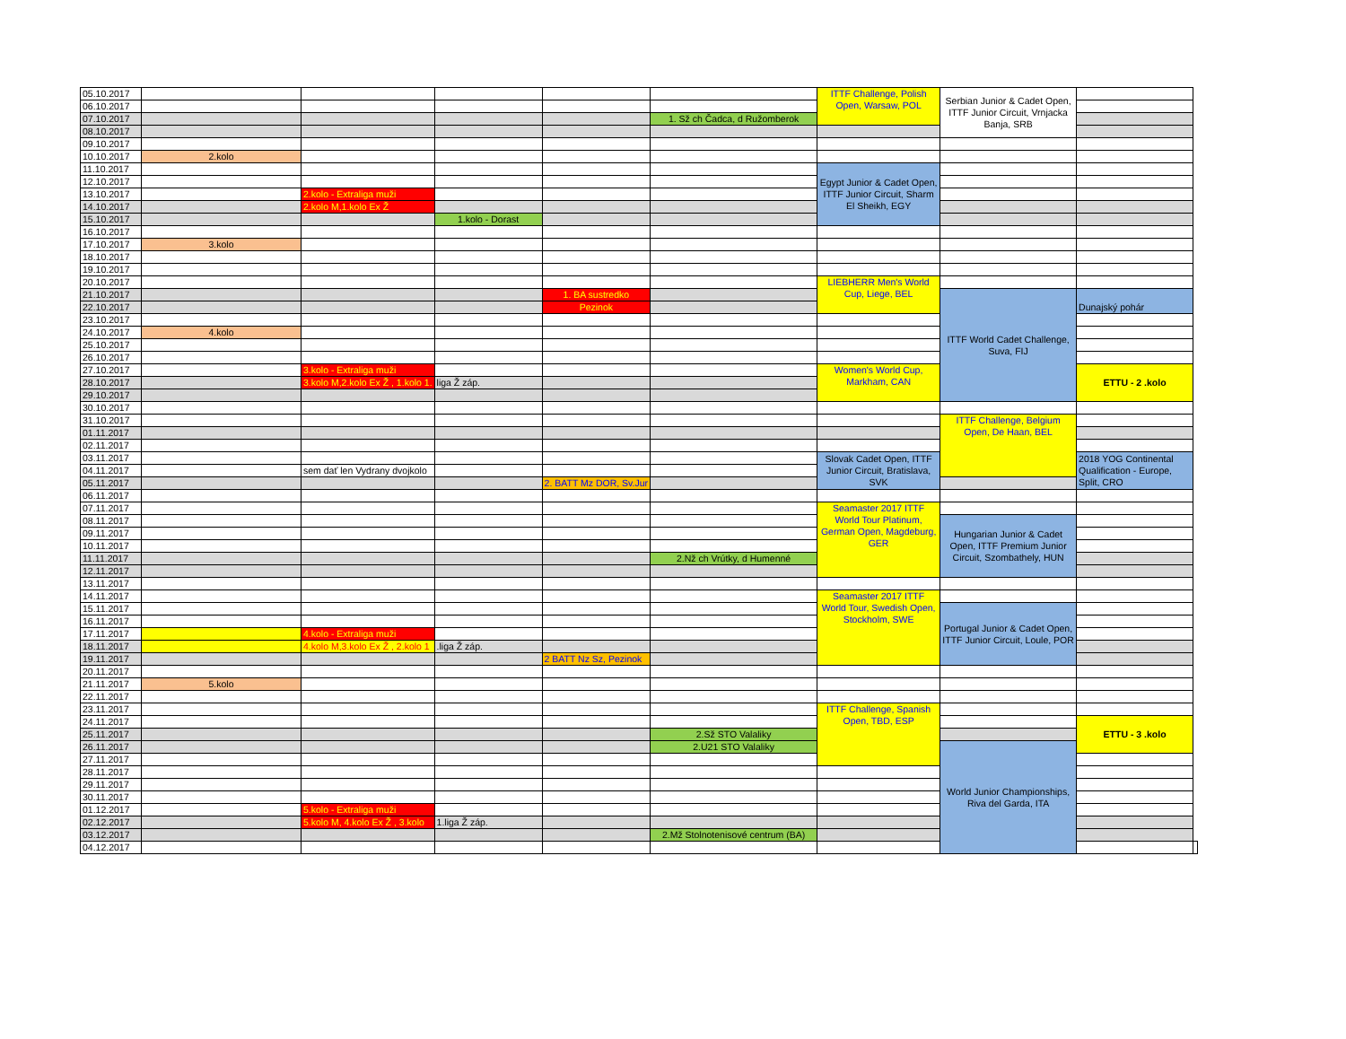| 05.10.2017 | | | | | | ITTF Challenge, Polish Open, Warsaw, POL | Serbian Junior & Cadet Open, ITTF Junior Circuit, Vrnjacka Banja, SRB | | |
| 06.10.2017 | | | | | | | | | |
| 07.10.2017 | | | | | 1. Sž ch Čadca, d Ružomberok | | | | |
| 08.10.2017 | | | | | | | | | |
| 09.10.2017 | | | | | | | | | |
| 10.10.2017 | 2.kolo | | | | | | | | |
| 11.10.2017 | | | | | | Egypt Junior & Cadet Open, ITTF Junior Circuit, Sharm El Sheikh, EGY | | | |
| 12.10.2017 | | | | | | | | | |
| 13.10.2017 | | 2.kolo - Extraliga muži | | | | | | | |
| 14.10.2017 | | 2.kolo M,1.kolo Ex Ž | | | | | | | |
| 15.10.2017 | | | 1.kolo - Dorast | | | | | | |
| 16.10.2017 | | | | | | | | | |
| 17.10.2017 | 3.kolo | | | | | | | | |
| 18.10.2017 | | | | | | | | | |
| 19.10.2017 | | | | | | | | | |
| 20.10.2017 | | | | | | LIEBHERR Men's World Cup, Liege, BEL | | | |
| 21.10.2017 | | | | 1. BA sustredko | | | ITTF World Cadet Challenge, Suva, FIJ | Dunajský pohár | |
| 22.10.2017 | | | | Pezinok | | | | | |
| 23.10.2017 | | | | | | | | | |
| 24.10.2017 | 4.kolo | | | | | | | | |
| 25.10.2017 | | | | | | | | | |
| 26.10.2017 | | | | | | | | | |
| 27.10.2017 | | 3.kolo - Extraliga muži | | | | Women's World Cup, Markham, CAN | | ETTU - 2 .kolo | |
| 28.10.2017 | | 3.kolo M,2.kolo Ex Ž , 1.kolo 1. | liga Ž záp. | | | | | | |
| 29.10.2017 | | | | | | | | | |
| 30.10.2017 | | | | | | | | | |
| 31.10.2017 | | | | | | | ITTF Challenge, Belgium Open, De Haan, BEL | | |
| 01.11.2017 | | | | | | | | | |
| 02.11.2017 | | | | | | | | | |
| 03.11.2017 | | | | | | Slovak Cadet Open, ITTF Junior Circuit, Bratislava, SVK | | 2018 YOG Continental Qualification - Europe, Split, CRO | |
| 04.11.2017 | | sem dať len Vydrany dvojkolo | | | | | | | |
| 05.11.2017 | | | | 2. BATT Mz DOR, Sv.Jur | | | | | |
| 06.11.2017 | | | | | | | | | |
| 07.11.2017 | | | | | | Seamaster 2017 ITTF World Tour Platinum, German Open, Magdeburg, GER | | | |
| 08.11.2017 | | | | | | | Hungarian Junior & Cadet Open, ITTF Premium Junior Circuit, Szombathely, HUN | | |
| 09.11.2017 | | | | | | | | | |
| 10.11.2017 | | | | | | | | | |
| 11.11.2017 | | | | | 2.Nž ch Vrútky, d Humenné | | | | |
| 12.11.2017 | | | | | | | | | |
| 13.11.2017 | | | | | | | | | |
| 14.11.2017 | | | | | | Seamaster 2017 ITTF World Tour, Swedish Open, Stockholm, SWE | | | |
| 15.11.2017 | | | | | | | Portugal Junior & Cadet Open, ITTF Junior Circuit, Loule, POR | | |
| 16.11.2017 | | | | | | | | | |
| 17.11.2017 | | 4.kolo - Extraliga muži | | | | | | | |
| 18.11.2017 | | 4.kolo M,3.kolo Ex Ž , 2.kolo 1 | .liga Ž záp. | | | | | | |
| 19.11.2017 | | | | 2 BATT Nz Sz, Pezinok | | | | | |
| 20.11.2017 | | | | | | | | | |
| 21.11.2017 | 5.kolo | | | | | | | | |
| 22.11.2017 | | | | | | | | | |
| 23.11.2017 | | | | | | ITTF Challenge, Spanish Open, TBD, ESP | | | |
| 24.11.2017 | | | | | | | | ETTU - 3 .kolo | |
| 25.11.2017 | | | | | 2.Sž STO Valaliky | | | | |
| 26.11.2017 | | | | | 2.U21 STO Valaliky | | World Junior Championships, Riva del Garda, ITA | | |
| 27.11.2017 | | | | | | | | | |
| 28.11.2017 | | | | | | | | | |
| 29.11.2017 | | | | | | | | | |
| 30.11.2017 | | | | | | | | | |
| 01.12.2017 | | 5.kolo - Extraliga muži | | | | | | | |
| 02.12.2017 | | 5.kolo M, 4.kolo Ex Ž , 3.kolo | 1.liga Ž záp. | | | | | | |
| 03.12.2017 | | | | | 2.Mž Stolnotenisové centrum (BA) | | | | |
| 04.12.2017 | | | | | | | | | |